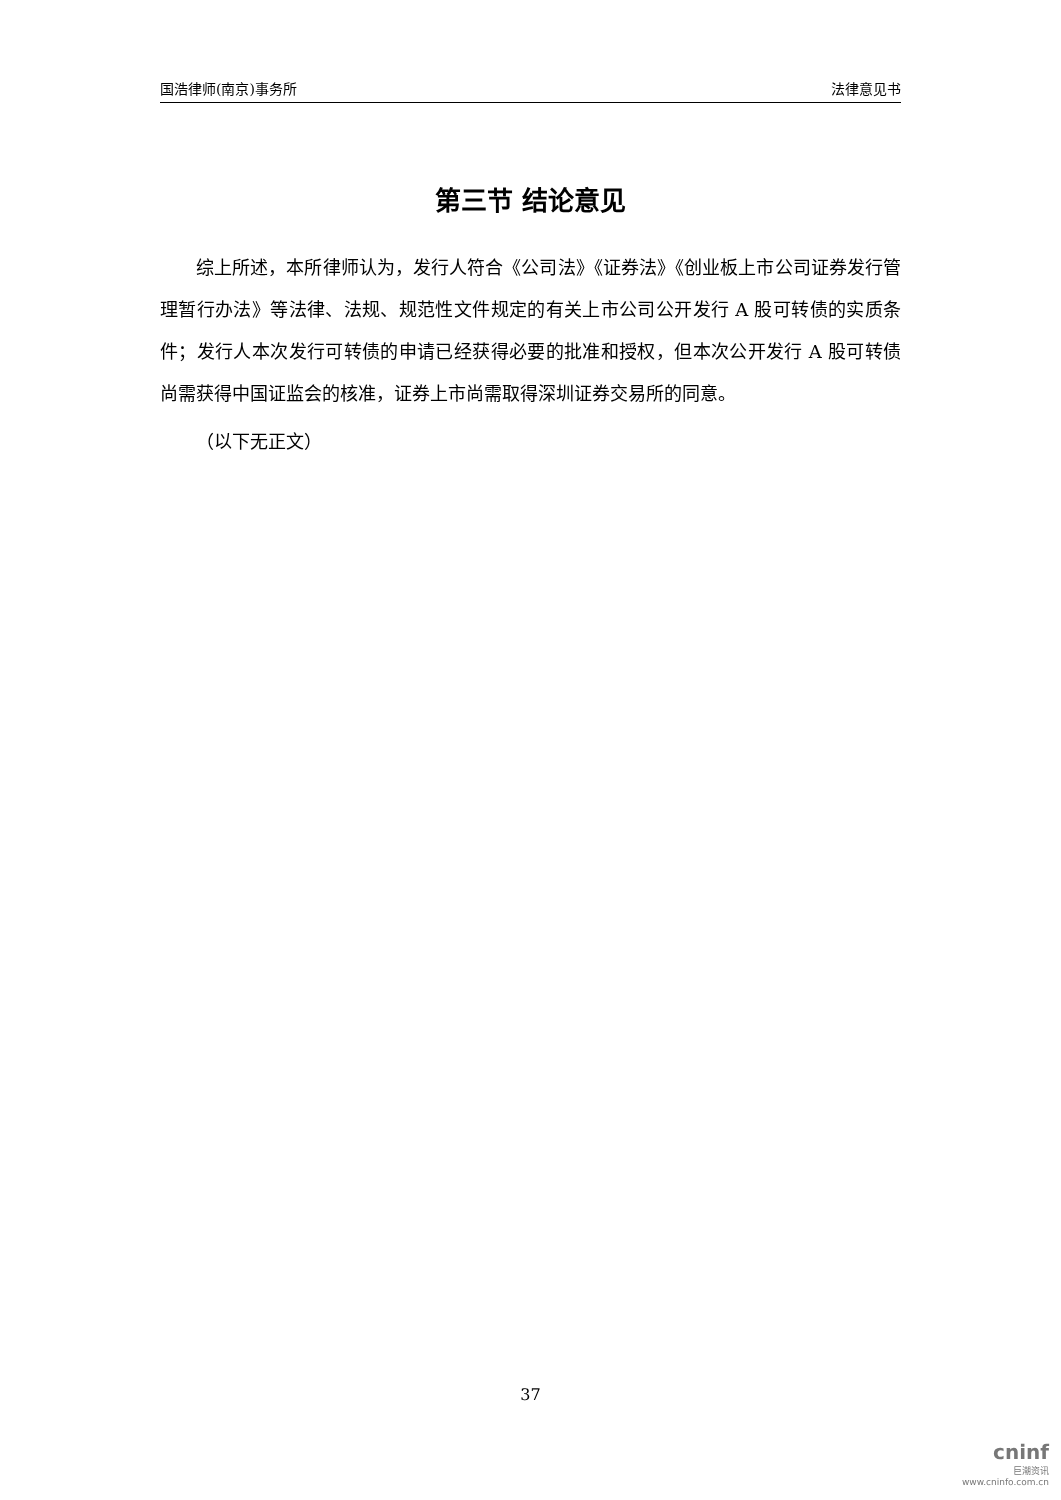国浩律师(南京)事务所 法律意见书
第三节 结论意见
综上所述，本所律师认为，发行人符合《公司法》《证券法》《创业板上市公司证券发行管理暂行办法》等法律、法规、规范性文件规定的有关上市公司公开发行 A 股可转债的实质条件；发行人本次发行可转债的申请已经获得必要的批准和授权，但本次公开发行 A 股可转债尚需获得中国证监会的核准，证券上市尚需取得深圳证券交易所的同意。
（以下无正文）
37
cninf
巨潮资讯
www.cninfo.com.cn